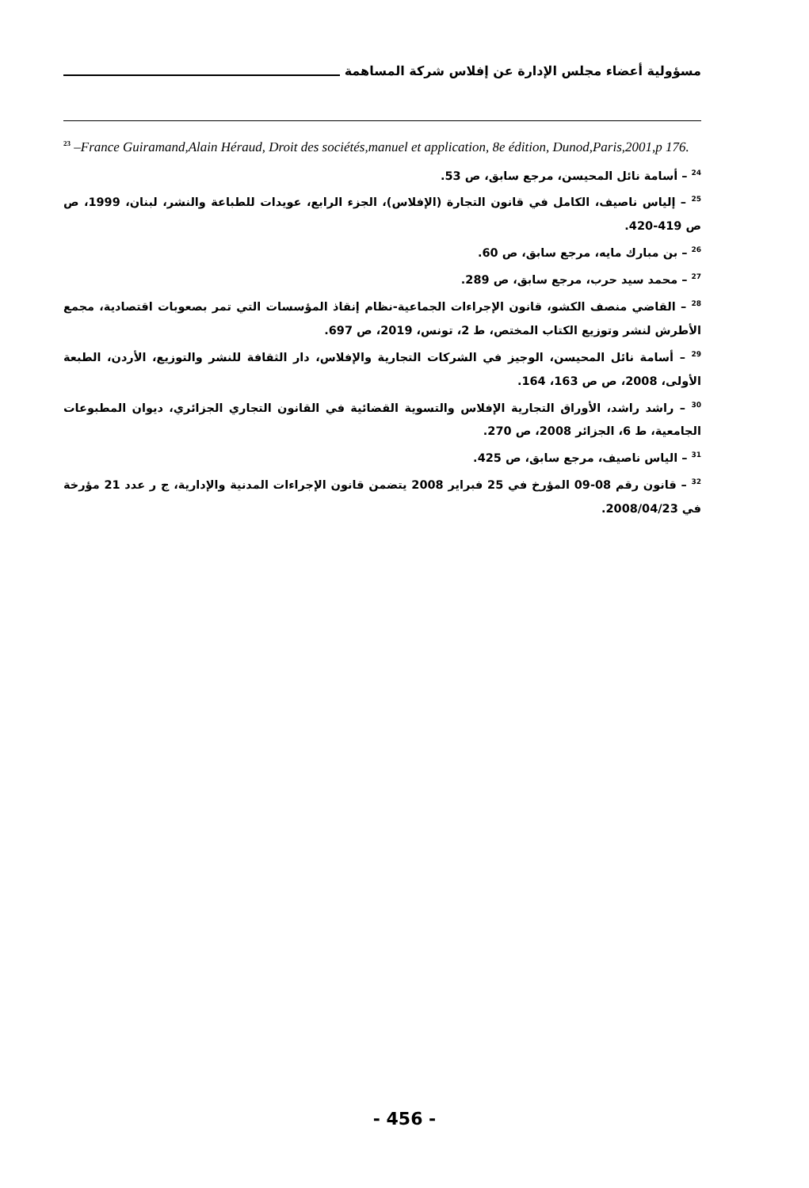مسؤولية أعضاء مجلس الإدارة عن إفلاس شركة المساهمة
<sup>23</sup> –France Guiramand,Alain Héraud, Droit des sociétés,manuel et application, 8e édition, Dunod,Paris,2001,p 176.
<sup>24</sup> – أسامة نائل المحيسن، مرجع سابق، ص 53.
<sup>25</sup> – إلياس ناصيف، الكامل في قانون التجارة (الإفلاس)، الجزء الرابع، عويدات للطباعة والنشر، لبنان، 1999، ص ص 419-420.
<sup>26</sup> – بن مبارك مايه، مرجع سابق، ص 60.
<sup>27</sup> – محمد سيد حرب، مرجع سابق، ص 289.
<sup>28</sup> – القاضي منصف الكشو، قانون الإجراءات الجماعية-نظام إنقاذ المؤسسات التي تمر بصعوبات اقتصادية، مجمع الأطرش لنشر وتوزيع الكتاب المختص، ط 2، تونس، 2019، ص 697.
<sup>29</sup> – أسامة نائل المحيسن، الوجيز في الشركات التجارية والإفلاس، دار الثقافة للنشر والتوزيع، الأردن، الطبعة الأولى، 2008، ص ص 163، 164.
<sup>30</sup> – راشد راشد، الأوراق التجارية الإفلاس والتسوية القضائية في القانون التجاري الجزائري، ديوان المطبوعات الجامعية، ط 6، الجزائر 2008، ص 270.
<sup>31</sup> – الياس ناصيف، مرجع سابق، ص 425.
<sup>32</sup> – قانون رقم 08-09 المؤرخ في 25 فبراير 2008 يتضمن قانون الإجراءات المدنية والإدارية، ج ر عدد 21 مؤرخة في 2008/04/23.
- 456 -